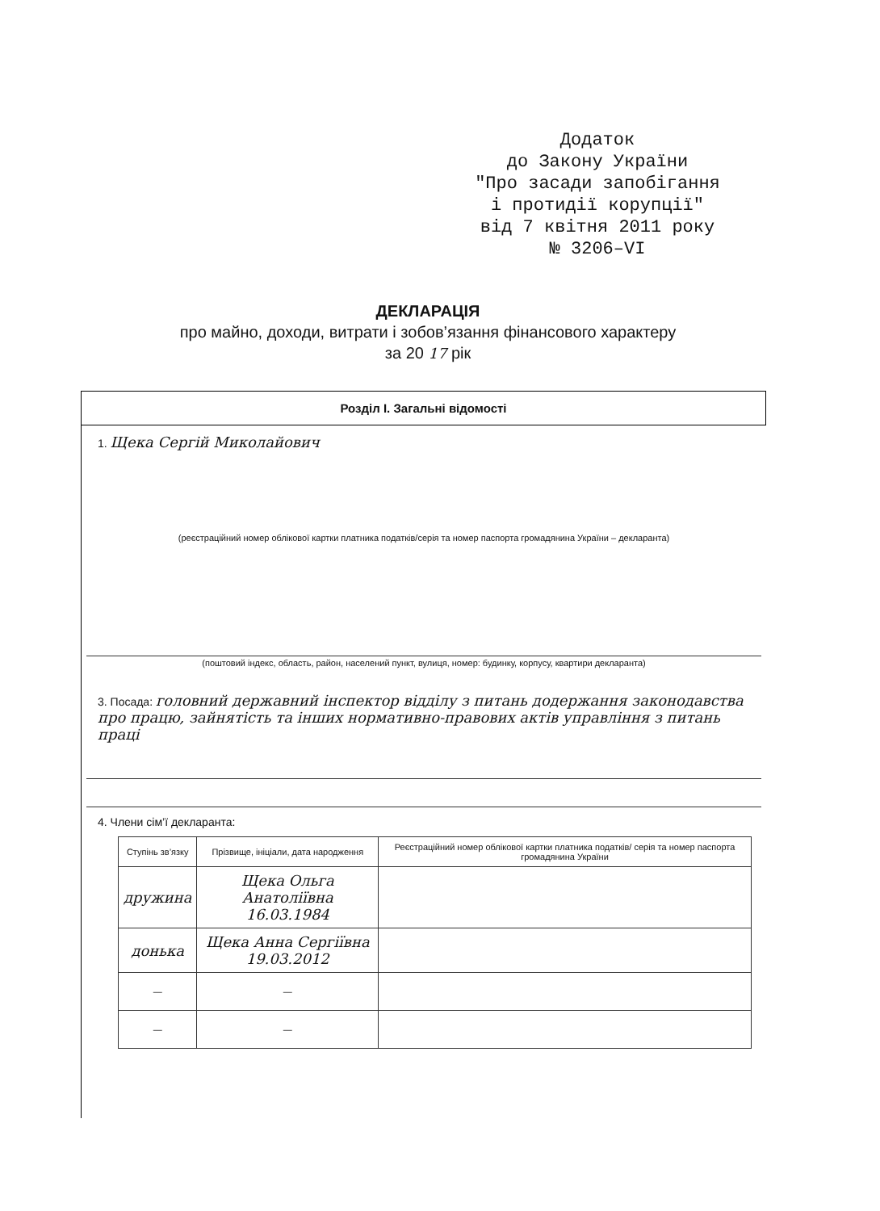Додаток
до Закону України
"Про засади запобігання
і протидії корупції"
від 7 квітня 2011 року
№ 3206–VI
ДЕКЛАРАЦІЯ
про майно, доходи, витрати і зобов’язання фінансового характеру
за 20 17 рік
Розділ I. Загальні відомості
1. Щека Сергій Миколайович
(реєстраційний номер облікової картки платника податків/серія та номер паспорта громадянина України – декларанта)
(поштовий індекс, область, район, населений пункт, вулиця, номер: будинку, корпусу, квартири декларанта)
3. Посада: головний державний інспектор відділу з питань додержання законодавства про працю, зайнятість та інших нормативно-правових актів управління з питань праці
4. Члени сім’ї декларанта:
| Ступінь зв’язку | Прізвище, ініціали, дата народження | Реєстраційний номер облікової картки платника податків/ серія та номер паспорта громадянина України |
| --- | --- | --- |
| дружина | Щека Ольга Анатоліївна 16.03.1984 | |
| донька | Щека Анна Сергіївна 19.03.2012 | |
| — | — | |
| — | — | |